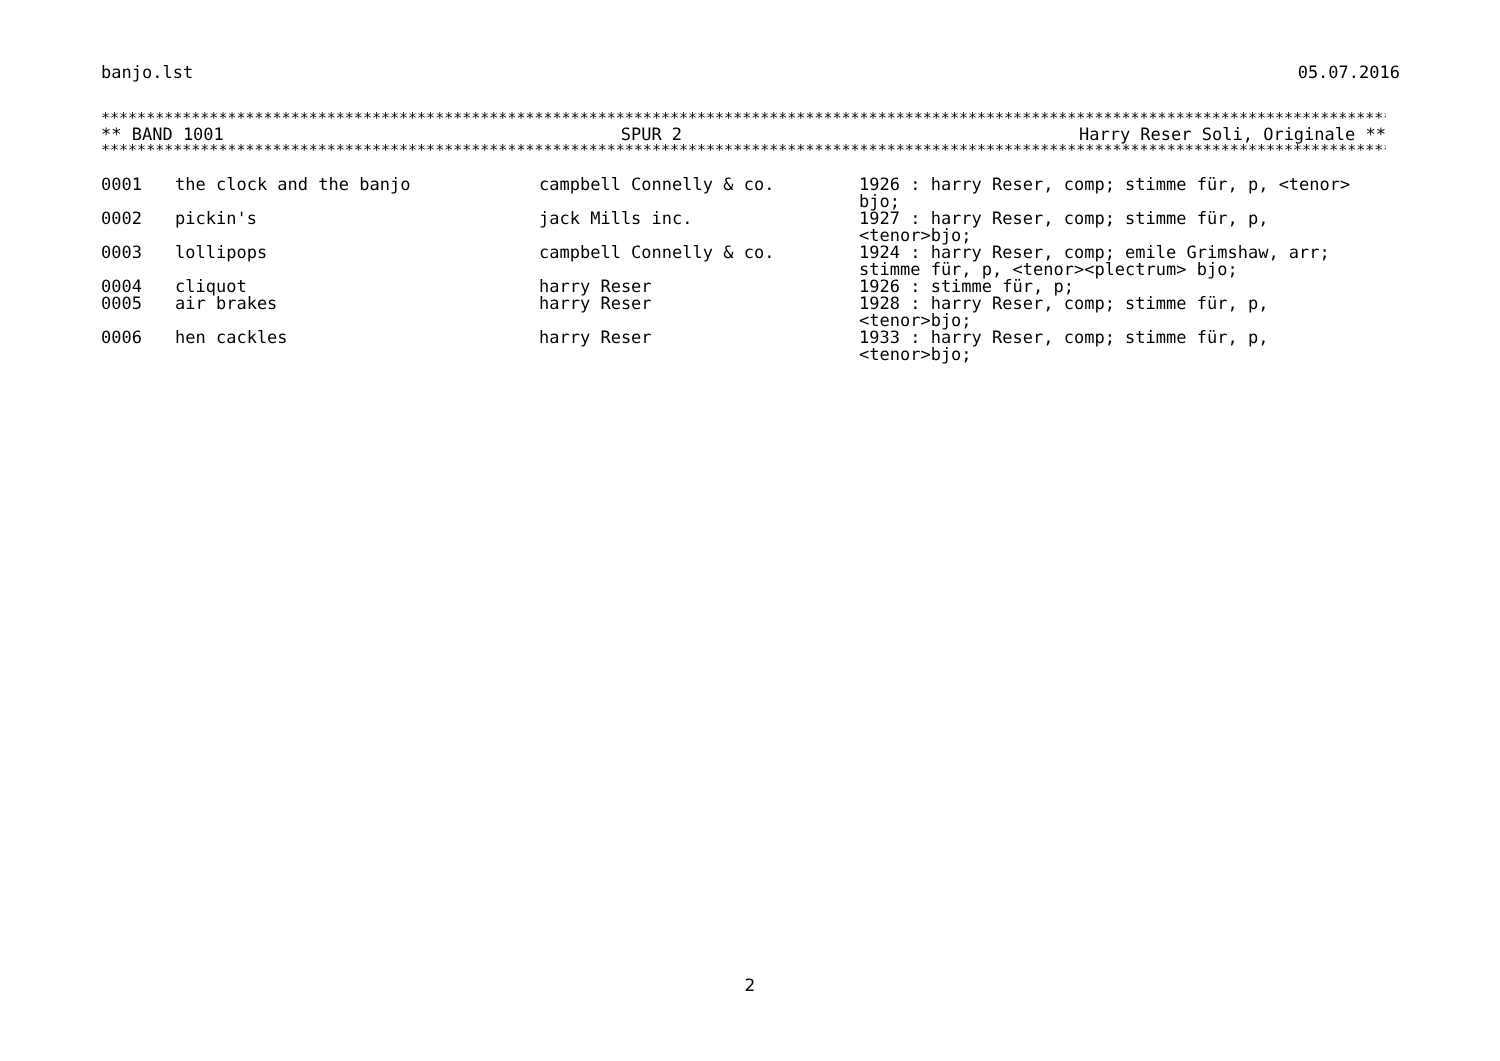banjo.lst 05.07.2016
**************************************************************************************************************************************************
** BAND 1001 SPUR 2 Harry Reser Soli, Originale **
**************************************************************************************************************************************************
| 0001 | the clock and the banjo | campbell Connelly & co. | 1926 : harry Reser, comp; stimme für, p, <tenor> bjo; |
| 0002 | pickin's | jack Mills inc. | 1927 : harry Reser, comp; stimme für, p, <tenor>bjo; |
| 0003 | lollipops | campbell Connelly & co. | 1924 : harry Reser, comp; emile Grimshaw, arr; stimme für, p, <tenor><plectrum> bjo; |
| 0004 | cliquot | harry Reser | 1926 : stimme für, p; |
| 0005 | air brakes | harry Reser | 1928 : harry Reser, comp; stimme für, p, <tenor>bjo; |
| 0006 | hen cackles | harry Reser | 1933 : harry Reser, comp; stimme für, p, <tenor>bjo; |
2